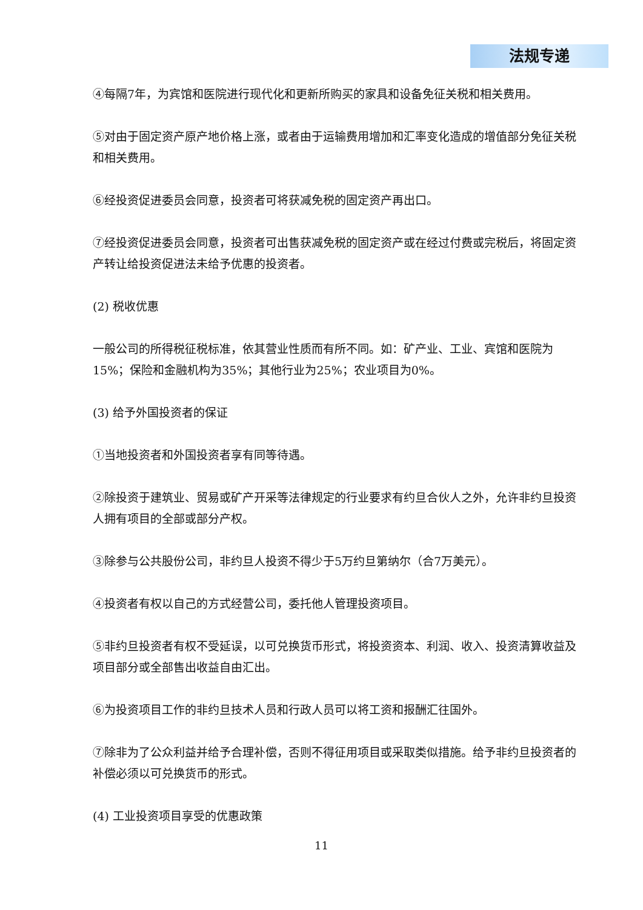法规专递
④每隔7年，为宾馆和医院进行现代化和更新所购买的家具和设备免征关税和相关费用。
⑤对由于固定资产原产地价格上涨，或者由于运输费用增加和汇率变化造成的增值部分免征关税和相关费用。
⑥经投资促进委员会同意，投资者可将获减免税的固定资产再出口。
⑦经投资促进委员会同意，投资者可出售获减免税的固定资产或在经过付费或完税后，将固定资产转让给投资促进法未给予优惠的投资者。
(2) 税收优惠
一般公司的所得税征税标准，依其营业性质而有所不同。如：矿产业、工业、宾馆和医院为15%；保险和金融机构为35%；其他行业为25%；农业项目为0%。
(3) 给予外国投资者的保证
①当地投资者和外国投资者享有同等待遇。
②除投资于建筑业、贸易或矿产开采等法律规定的行业要求有约旦合伙人之外，允许非约旦投资人拥有项目的全部或部分产权。
③除参与公共股份公司，非约旦人投资不得少于5万约旦第纳尔（合7万美元）。
④投资者有权以自己的方式经营公司，委托他人管理投资项目。
⑤非约旦投资者有权不受延误，以可兑换货币形式，将投资资本、利润、收入、投资清算收益及项目部分或全部售出收益自由汇出。
⑥为投资项目工作的非约旦技术人员和行政人员可以将工资和报酬汇往国外。
⑦除非为了公众利益并给予合理补偿，否则不得征用项目或采取类似措施。给予非约旦投资者的补偿必须以可兑换货币的形式。
(4) 工业投资项目享受的优惠政策
11